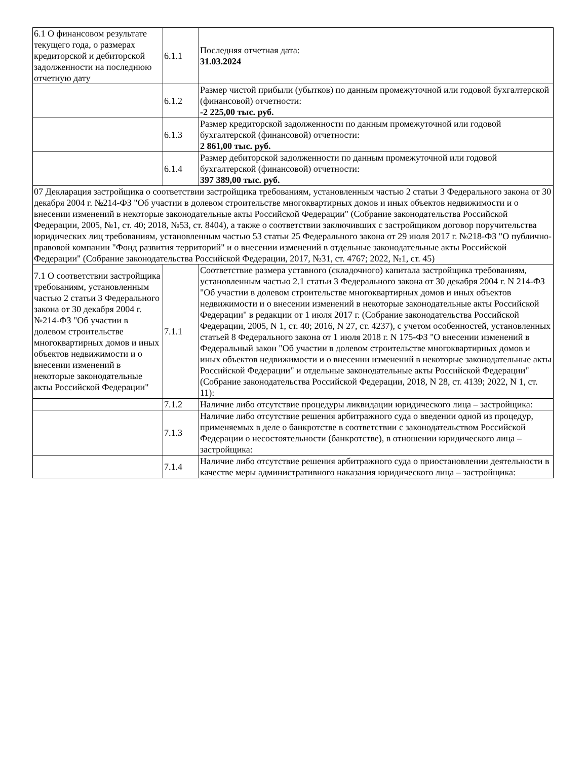| 6.1 О финансовом результате текущего года, о размерах кредиторской и дебиторской задолженности на последнюю отчетную дату | 6.1.1 | Последняя отчетная дата: 31.03.2024 |
| | 6.1.2 | Размер чистой прибыли (убытков) по данным промежуточной или годовой бухгалтерской (финансовой) отчетности: -2 225,00 тыс. руб. |
| | 6.1.3 | Размер кредиторской задолженности по данным промежуточной или годовой бухгалтерской (финансовой) отчетности: 2 861,00 тыс. руб. |
| | 6.1.4 | Размер дебиторской задолженности по данным промежуточной или годовой бухгалтерской (финансовой) отчетности: 397 389,00 тыс. руб. |
| 07 Декларация застройщика о соответствии застройщика требованиям, установленным частью 2 статьи 3 Федерального закона от 30 декабря 2004 г. №214-ФЗ "Об участии в долевом строительстве многоквартирных домов и иных объектов недвижимости и о внесении изменений в некоторые законодательные акты Российской Федерации" (Собрание законодательства Российской Федерации, 2005, №1, ст. 40; 2018, №53, ст. 8404), а также о соответствии заключивших с застройщиком договор поручительства юридических лиц требованиям, установленным частью 53 статьи 25 Федерального закона от 29 июля 2017 г. №218-ФЗ "О публично-правовой компании "Фонд развития территорий" и о внесении изменений в отдельные законодательные акты Российской Федерации" (Собрание законодательства Российской Федерации, 2017, №31, ст. 4767; 2022, №1, ст. 45) | | |
| 7.1 О соответствии застройщика требованиям, установленным частью 2 статьи 3 Федерального закона от 30 декабря 2004 г. №214-ФЗ "Об участии в долевом строительстве многоквартирных домов и иных объектов недвижимости и о внесении изменений в некоторые законодательные акты Российской Федерации" | 7.1.1 | Соответствие размера уставного (складочного) капитала застройщика требованиям, установленным частью 2.1 статьи 3 Федерального закона от 30 декабря 2004 г. N 214-ФЗ "Об участии в долевом строительстве многоквартирных домов и иных объектов недвижимости и о внесении изменений в некоторые законодательные акты Российской Федерации" в редакции от 1 июля 2017 г. (Собрание законодательства Российской Федерации, 2005, N 1, ст. 40; 2016, N 27, ст. 4237), с учетом особенностей, установленных статьей 8 Федерального закона от 1 июля 2018 г. N 175-ФЗ "О внесении изменений в Федеральный закон "Об участии в долевом строительстве многоквартирных домов и иных объектов недвижимости и о внесении изменений в некоторые законодательные акты Российской Федерации" и отдельные законодательные акты Российской Федерации" (Собрание законодательства Российской Федерации, 2018, N 28, ст. 4139; 2022, N 1, ст. 11): |
| | 7.1.2 | Наличие либо отсутствие процедуры ликвидации юридического лица – застройщика: |
| | 7.1.3 | Наличие либо отсутствие решения арбитражного суда о введении одной из процедур, применяемых в деле о банкротстве в соответствии с законодательством Российской Федерации о несостоятельности (банкротстве), в отношении юридического лица – застройщика: |
| | 7.1.4 | Наличие либо отсутствие решения арбитражного суда о приостановлении деятельности в качестве меры административного наказания юридического лица – застройщика: |